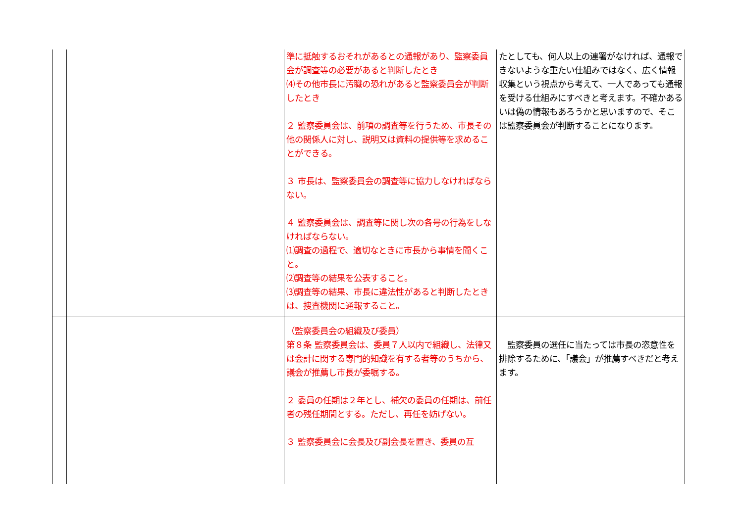| | | 準に抵触するおそれがあるとの通報があり、監察委員会が調査等の必要があると判断したとき ⑷その他市長に汚職の恐れがあると監察委員会が判断したとき ２ 監察委員会は、前項の調査等を行うため、市長その他の関係人に対し、説明又は資料の提供等を求めることができる。 ３ 市長は、監察委員会の調査等に協力しなければならない。 ４ 監察委員会は、調査等に関し次の各号の行為をしなければならない。 ⑴調査の過程で、適切なときに市長から事情を聞くこと。 ⑵調査等の結果を公表すること。 ⑶調査等の結果、市長に違法性があると判断したときは、捜査機関に通報すること。 | たとしても、何人以上の連署がなければ、通報できないような重たい仕組みではなく、広く情報収集という視点から考えて、一人であっても通報を受ける仕組みにすべきと考えます。不確かあるいは偽の情報もあろうかと思いますので、そこは監察委員会が判断することになります。 |
| | | （監察委員会の組織及び委員） 第８条 監察委員会は、委員７人以内で組織し、法律又は会計に関する専門的知識を有する者等のうちから、議会が推薦し市長が委嘱する。 ２ 委員の任期は２年とし、補欠の委員の任期は、前任者の残任期間とする。ただし、再任を妨げない。 ３ 監察委員会に会長及び副会長を置き、委員の互 | 監察委員の選任に当たっては市長の恣意性を排除するために、「議会」が推薦すべきだと考えます。 |